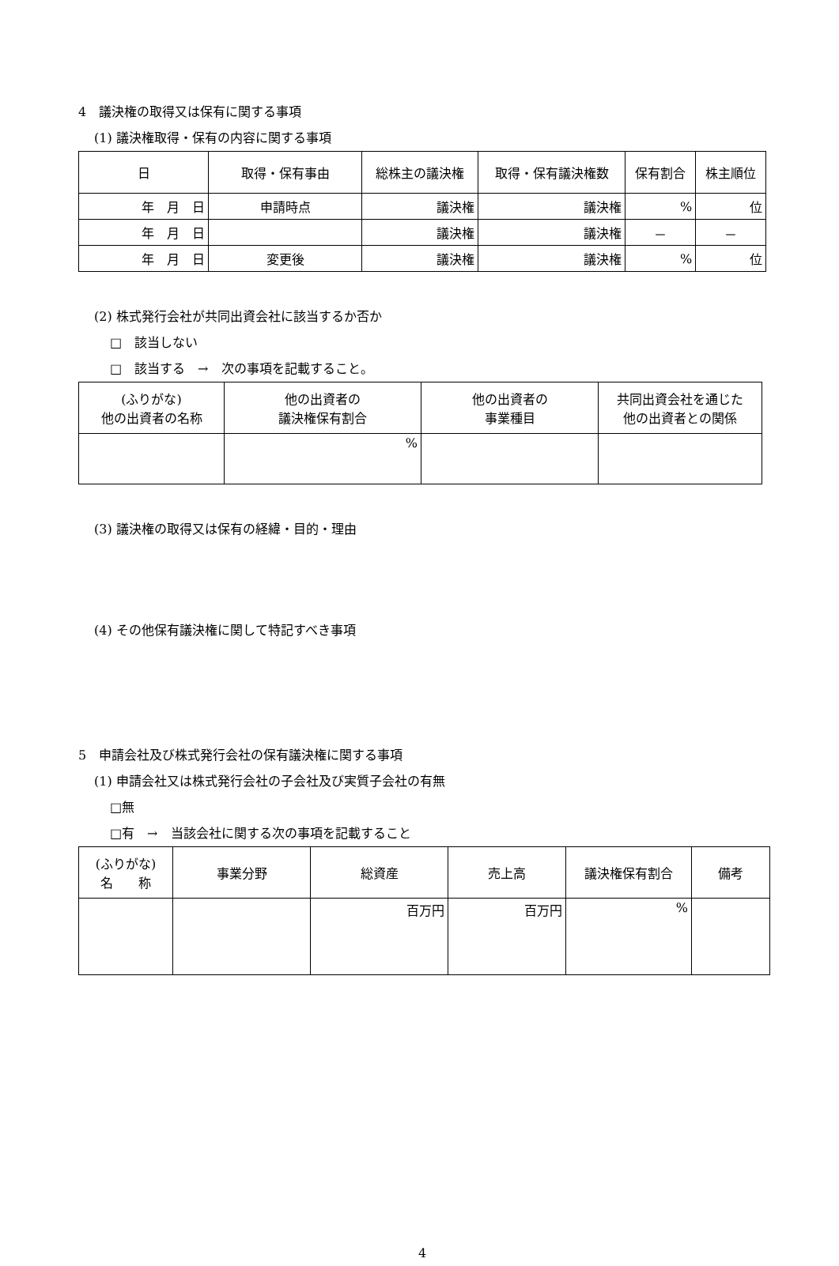4　議決権の取得又は保有に関する事項
(1) 議決権取得・保有の内容に関する事項
| 日 | 取得・保有事由 | 総株主の議決権 | 取得・保有議決権数 | 保有割合 | 株主順位 |
| --- | --- | --- | --- | --- | --- |
| 年 月 日 | 申請時点 | 議決権 | 議決権 | % | 位 |
| 年 月 日 | | 議決権 | 議決権 | － | － |
| 年 月 日 | 変更後 | 議決権 | 議決権 | % | 位 |
(2) 株式発行会社が共同出資会社に該当するか否か
□　該当しない
□　該当する　→　次の事項を記載すること。
| (ふりがな) 他の出資者の名称 | 他の出資者の 議決権保有割合 | 他の出資者の 事業種目 | 共同出資会社を通じた 他の出資者との関係 |
| --- | --- | --- | --- |
| | % | | |
(3) 議決権の取得又は保有の経緯・目的・理由
(4) その他保有議決権に関して特記すべき事項
5　申請会社及び株式発行会社の保有議決権に関する事項
(1) 申請会社又は株式発行会社の子会社及び実質子会社の有無
□無
□有　→　当該会社に関する次の事項を記載すること
| (ふりがな) 名 称 | 事業分野 | 総資産 | 売上高 | 議決権保有割合 | 備考 |
| --- | --- | --- | --- | --- | --- |
| | | 百万円 | 百万円 | % | |
4